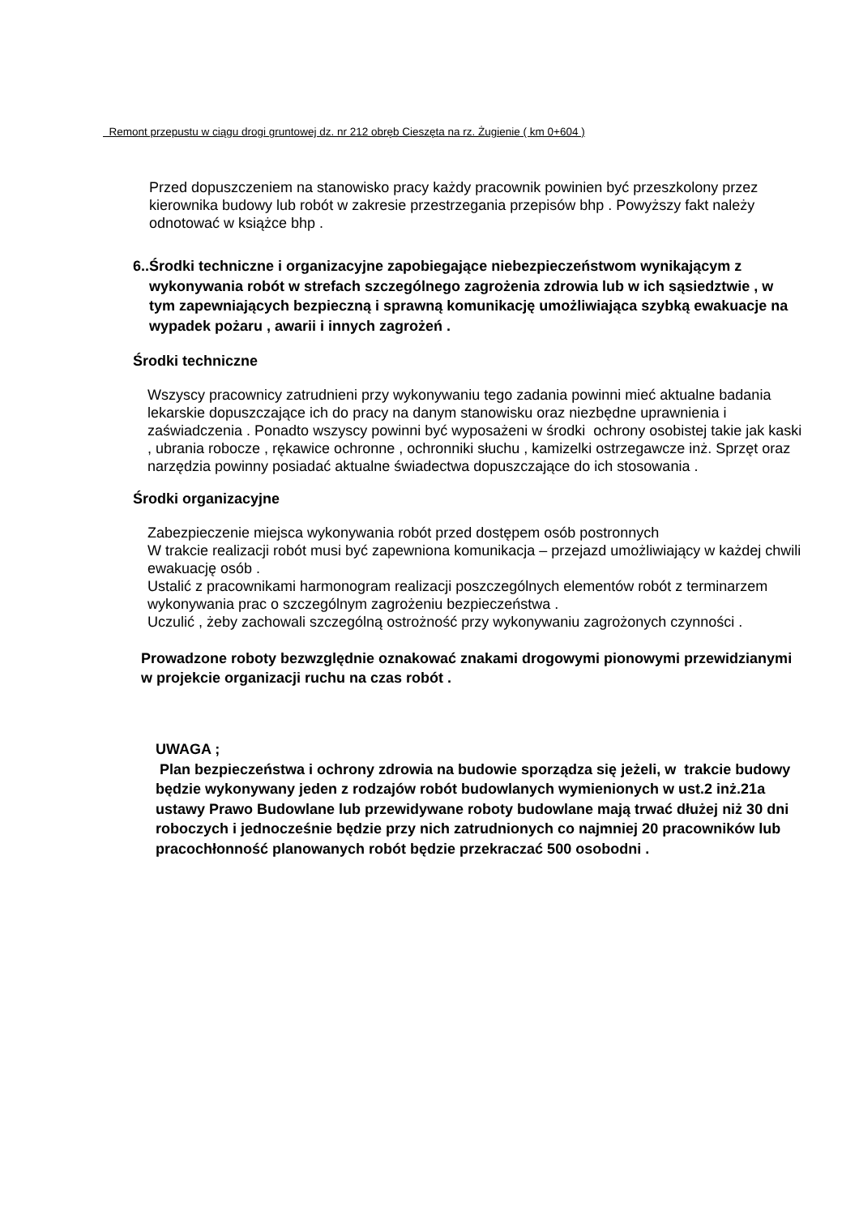Remont przepustu w ciągu drogi gruntowej dz. nr 212 obręb Cieszęta na rz. Żugienie ( km 0+604 )
Przed dopuszczeniem na stanowisko pracy każdy pracownik powinien być przeszkolony przez kierownika budowy lub robót w zakresie przestrzegania przepisów bhp . Powyższy fakt należy odnotować w książce bhp .
6..Środki techniczne i organizacyjne zapobiegające niebezpieczeństwom wynikającym z wykonywania robót w strefach szczególnego zagrożenia zdrowia lub w ich sąsiedztwie , w tym zapewniających bezpieczną i sprawną komunikację umożliwiająca szybką ewakuacje na wypadek pożaru , awarii i innych zagrożeń .
Środki techniczne
Wszyscy pracownicy zatrudnieni przy wykonywaniu tego zadania powinni mieć aktualne badania lekarskie dopuszczające ich do pracy na danym stanowisku oraz niezbędne uprawnienia i zaświadczenia . Ponadto wszyscy powinni być wyposażeni w środki ochrony osobistej takie jak kaski , ubrania robocze , rękawice ochronne , ochronniki słuchu , kamizelki ostrzegawcze inż. Sprzęt oraz narzędzia powinny posiadać aktualne świadectwa dopuszczające do ich stosowania .
Środki organizacyjne
Zabezpieczenie miejsca wykonywania robót przed dostępem osób postronnych
W trakcie realizacji robót musi być zapewniona komunikacja – przejazd umożliwiający w każdej chwili ewakuację osób .
Ustalić z pracownikami harmonogram realizacji poszczególnych elementów robót z terminarzem wykonywania prac o szczególnym zagrożeniu bezpieczeństwa .
Uczulić , żeby zachowali szczególną ostrożność przy wykonywaniu zagrożonych czynności .
Prowadzone roboty bezwzględnie oznakować znakami drogowymi pionowymi przewidzianymi w projekcie organizacji ruchu na czas robót .
UWAGA ;
Plan bezpieczeństwa i ochrony zdrowia na budowie sporządza się jeżeli, w trakcie budowy będzie wykonywany jeden z rodzajów robót budowlanych wymienionych w ust.2 inż.21a ustawy Prawo Budowlane lub przewidywane roboty budowlane mają trwać dłużej niż 30 dni roboczych i jednocześnie będzie przy nich zatrudnionych co najmniej 20 pracowników lub pracochłonność planowanych robót będzie przekraczać 500 osobodni .